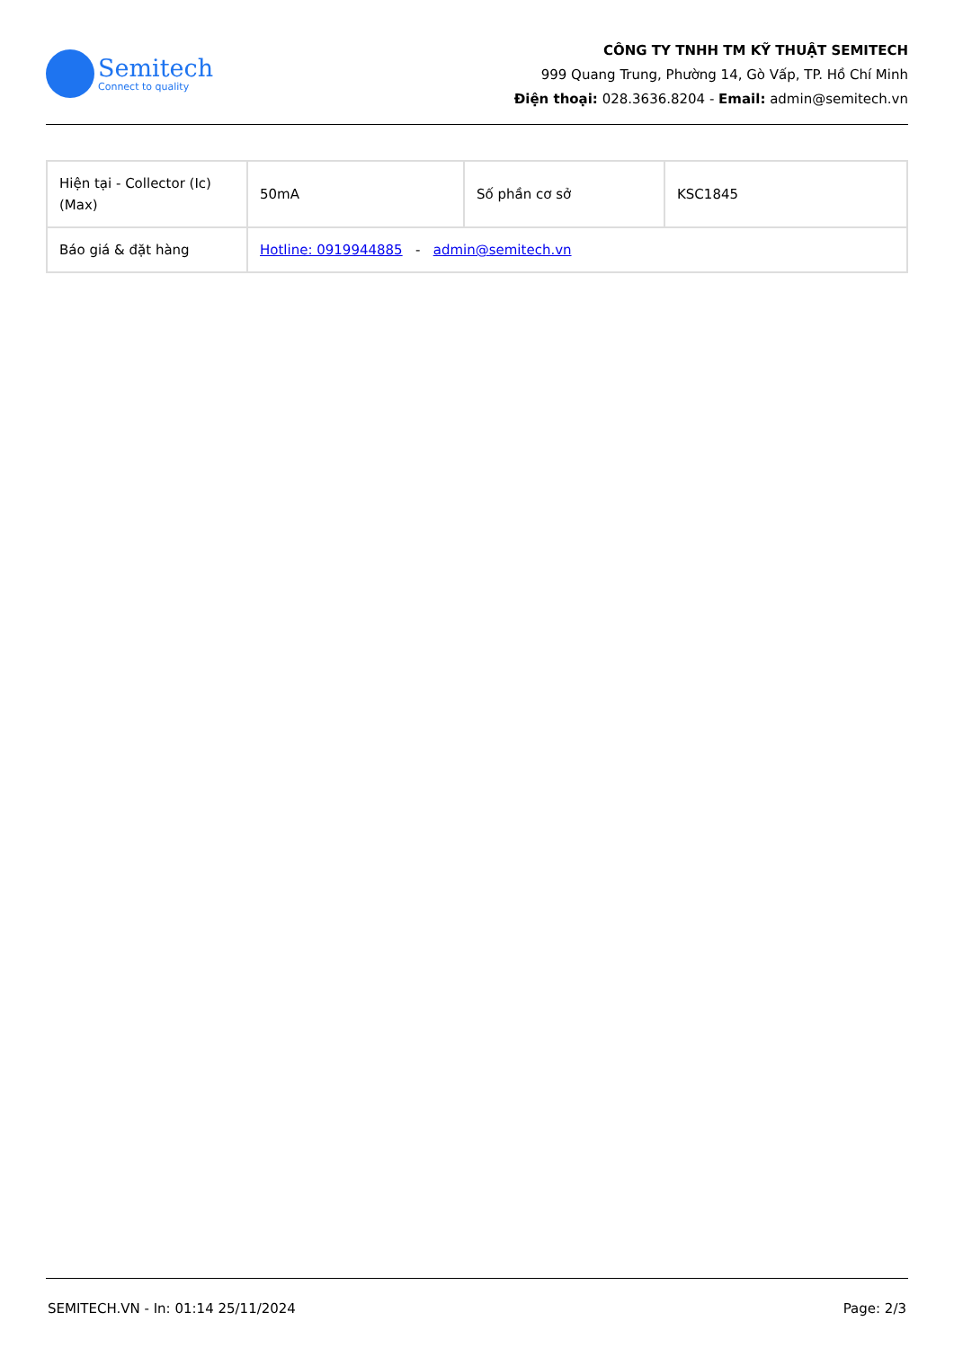Semitech
Connect to quality
CÔNG TY TNHH TM KỸ THUẬT SEMITECH
999 Quang Trung, Phường 14, Gò Vấp, TP. Hồ Chí Minh
Điện thoại: 028.3636.8204 - Email: admin@semitech.vn
| Hiện tại - Collector (Ic) (Max) | 50mA | Số phần cơ sở | KSC1845 |
| Báo giá & đặt hàng | Hotline: 0919944885 - admin@semitech.vn | | |
SEMITECH.VN - In: 01:14 25/11/2024 Page: 2/3